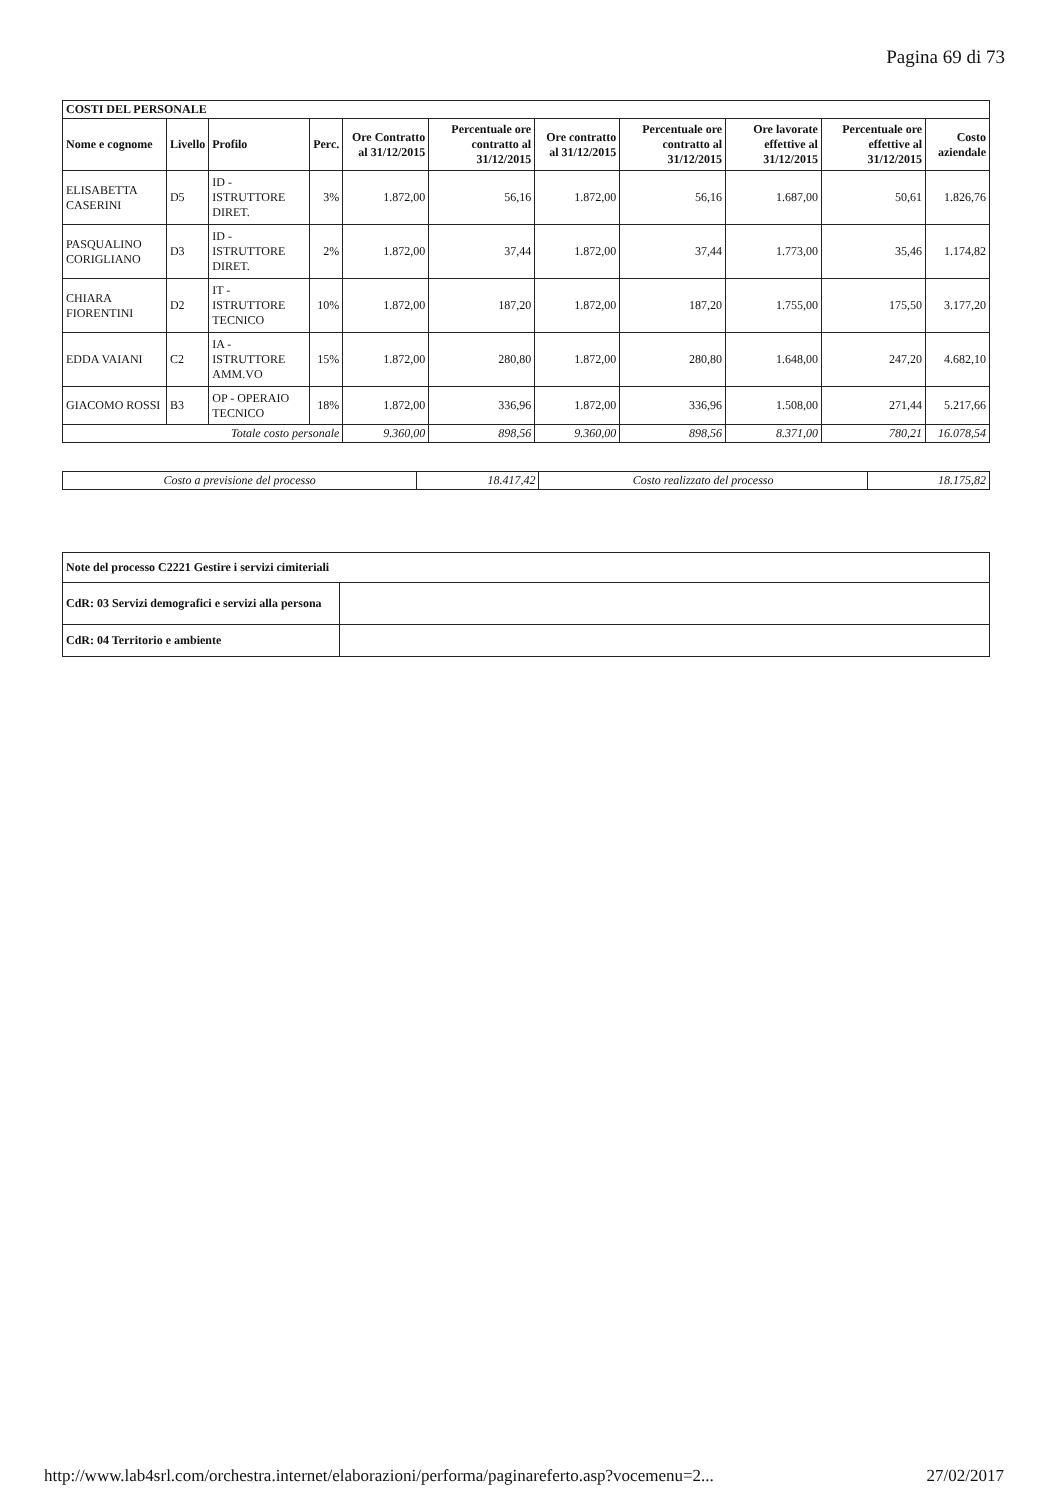Pagina 69 di 73
| COSTI DEL PERSONALE | | | | | | | | | | |
| --- | --- | --- | --- | --- | --- | --- | --- | --- | --- | --- |
| Nome e cognome | Livello | Profilo | Perc. | Ore Contratto al 31/12/2015 | Percentuale ore contratto al 31/12/2015 | Ore contratto al 31/12/2015 | Percentuale ore contratto al 31/12/2015 | Ore lavorate effettive al 31/12/2015 | Percentuale ore effettive al 31/12/2015 | Costo aziendale |
| ELISABETTA CASERINI | D5 | ID - ISTRUTTORE DIRET. | 3% | 1.872,00 | 56,16 | 1.872,00 | 56,16 | 1.687,00 | 50,61 | 1.826,76 |
| PASQUALINO CORIGLIANO | D3 | ID - ISTRUTTORE DIRET. | 2% | 1.872,00 | 37,44 | 1.872,00 | 37,44 | 1.773,00 | 35,46 | 1.174,82 |
| CHIARA FIORENTINI | D2 | IT - ISTRUTTORE TECNICO | 10% | 1.872,00 | 187,20 | 1.872,00 | 187,20 | 1.755,00 | 175,50 | 3.177,20 |
| EDDA VAIANI | C2 | IA - ISTRUTTORE AMM.VO | 15% | 1.872,00 | 280,80 | 1.872,00 | 280,80 | 1.648,00 | 247,20 | 4.682,10 |
| GIACOMO ROSSI | B3 | OP - OPERAIO TECNICO | 18% | 1.872,00 | 336,96 | 1.872,00 | 336,96 | 1.508,00 | 271,44 | 5.217,66 |
| Totale costo personale | | | | 9.360,00 | 898,56 | 9.360,00 | 898,56 | 8.371,00 | 780,21 | 16.078,54 |
| Costo a previsione del processo | 18.417,42 | Costo realizzato del processo | 18.175,82 |
| Note del processo C2221 Gestire i servizi cimiteriali | |
| --- | --- |
| CdR: 03 Servizi demografici e servizi alla persona | |
| CdR: 04 Territorio e ambiente | |
http://www.lab4srl.com/orchestra.internet/elaborazioni/performa/paginareferto.asp?vocemenu=2... 27/02/2017